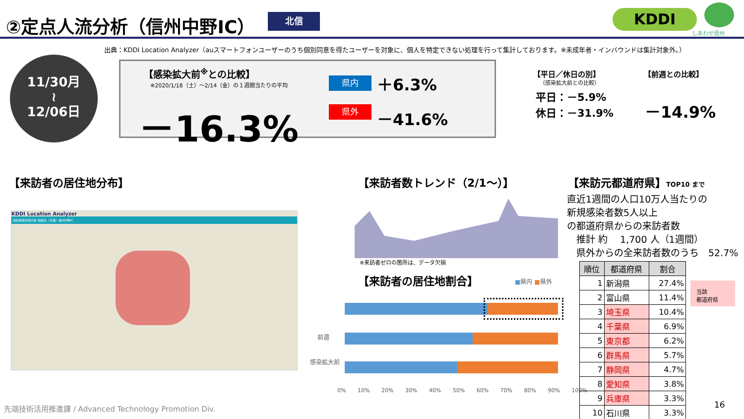②定点人流分析（信州中野IC） 北信 KDDI
しあわせ信州
出典：KDDI Location Analyzer（auスマートフォンユーザーのうち個別同意を得たユーザーを対象に、個人を特定できない処理を行って集計しております。※未成年者・インバウンドは集計対象外。）
11/30月
≀
12/06日
【感染拡大前<sup>※</sup>との比較】
※2020/1/18（土）～2/14（金）の１週間当たりの平均
－16.3%
県内 ＋6.3%
県外 －41.6%
【平日／休日の別】
（感染拡大前との比較）
平日：－5.9%
休日：－31.9%
【前週との比較】
－14.9%
【来訪者の居住地分布】
KDDI Location Analyzer
来訪者居住地分析 施設名（北信）信州中野IC
【来訪者数トレンド（2/1～）】
※来訪者ゼロの箇所は、データ欠損
【来訪者の居住地割合】 ■県内 ■県外
前週
感染拡大前
0% 10% 20% 30% 40% 50% 60% 70% 80% 90% 100%
【来訪元都道府県】TOP10 まで
直近1週間の人口10万人当たりの
新規感染者数5人以上
の都道府県からの来訪者数
　推計 約　 1,700 人（1週間）
　県外からの全来訪者数のうち　52.7%
| 順位 | 都道府県 | 割合 |
| --- | --- | --- |
| 1 | 新潟県 | 27.4% |
| 2 | 富山県 | 11.4% |
| 3 | 埼玉県 | 10.4% |
| 4 | 千葉県 | 6.9% |
| 5 | 東京都 | 6.2% |
| 6 | 群馬県 | 5.7% |
| 7 | 静岡県 | 4.7% |
| 8 | 愛知県 | 3.8% |
| 9 | 兵庫県 | 3.3% |
| 10 | 石川県 | 3.3% |
当該
都道府県
先端技術活用推進課 / Advanced Technology Promotion Div.
16